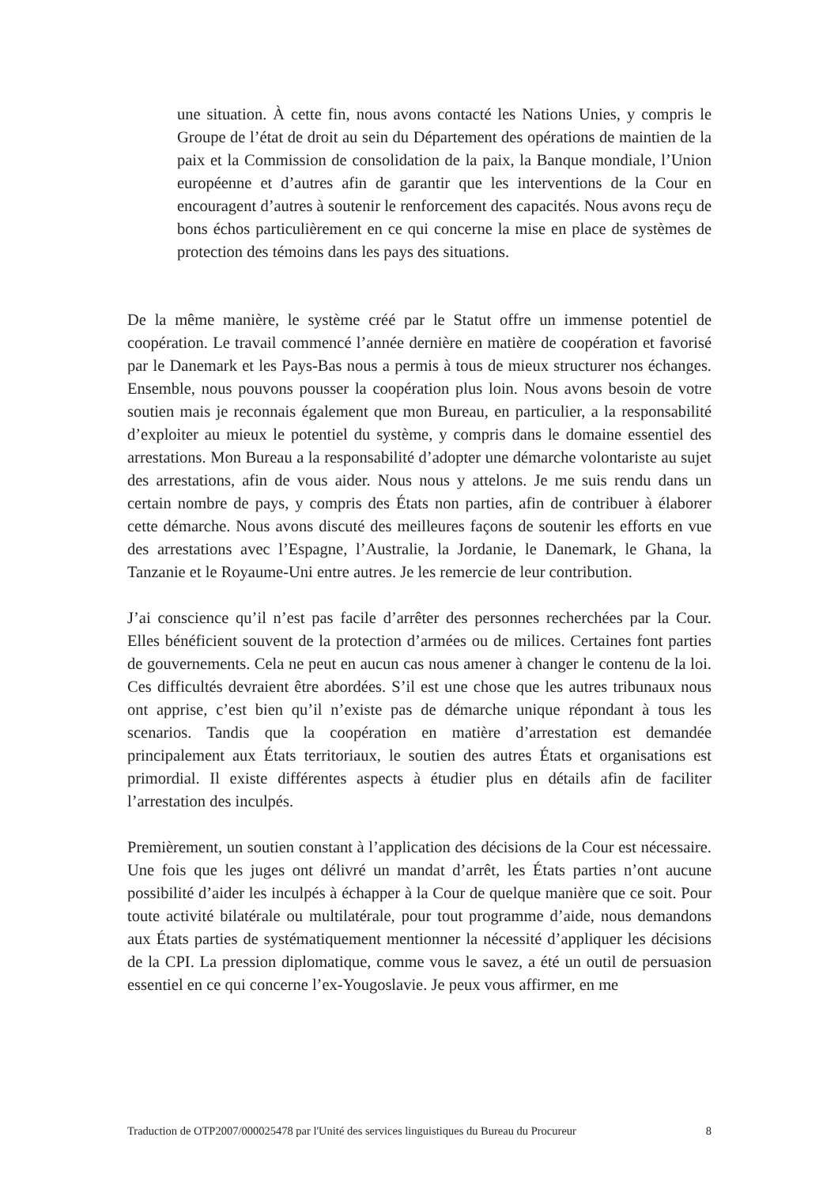une situation. À cette fin, nous avons contacté les Nations Unies, y compris le Groupe de l’état de droit au sein du Département des opérations de maintien de la paix et la Commission de consolidation de la paix, la Banque mondiale, l’Union européenne et d’autres afin de garantir que les interventions de la Cour en encouragent d’autres à soutenir le renforcement des capacités. Nous avons reçu de bons échos particulièrement en ce qui concerne la mise en place de systèmes de protection des témoins dans les pays des situations.
De la même manière, le système créé par le Statut offre un immense potentiel de coopération. Le travail commencé l’année dernière en matière de coopération et favorisé par le Danemark et les Pays-Bas nous a permis à tous de mieux structurer nos échanges. Ensemble, nous pouvons pousser la coopération plus loin. Nous avons besoin de votre soutien mais je reconnais également que mon Bureau, en particulier, a la responsabilité d’exploiter au mieux le potentiel du système, y compris dans le domaine essentiel des arrestations. Mon Bureau a la responsabilité d’adopter une démarche volontariste au sujet des arrestations, afin de vous aider. Nous nous y attelons. Je me suis rendu dans un certain nombre de pays, y compris des États non parties, afin de contribuer à élaborer cette démarche. Nous avons discuté des meilleures façons de soutenir les efforts en vue des arrestations avec l’Espagne, l’Australie, la Jordanie, le Danemark, le Ghana, la Tanzanie et le Royaume-Uni entre autres. Je les remercie de leur contribution.
J’ai conscience qu’il n’est pas facile d’arrêter des personnes recherchées par la Cour. Elles bénéficient souvent de la protection d’armées ou de milices. Certaines font parties de gouvernements. Cela ne peut en aucun cas nous amener à changer le contenu de la loi. Ces difficultés devraient être abordées. S’il est une chose que les autres tribunaux nous ont apprise, c’est bien qu’il n’existe pas de démarche unique répondant à tous les scenarios. Tandis que la coopération en matière d’arrestation est demandée principalement aux États territoriaux, le soutien des autres États et organisations est primordial. Il existe différentes aspects à étudier plus en détails afin de faciliter l’arrestation des inculpés.
Premièrement, un soutien constant à l’application des décisions de la Cour est nécessaire. Une fois que les juges ont délivré un mandat d’arrêt, les États parties n’ont aucune possibilité d’aider les inculpés à échapper à la Cour de quelque manière que ce soit. Pour toute activité bilatérale ou multilatérale, pour tout programme d’aide, nous demandons aux États parties de systématiquement mentionner la nécessité d’appliquer les décisions de la CPI. La pression diplomatique, comme vous le savez, a été un outil de persuasion essentiel en ce qui concerne l’ex-Yougoslavie. Je peux vous affirmer, en me
Traduction de OTP2007/000025478 par l'Unité des services linguistiques du Bureau du Procureur 8